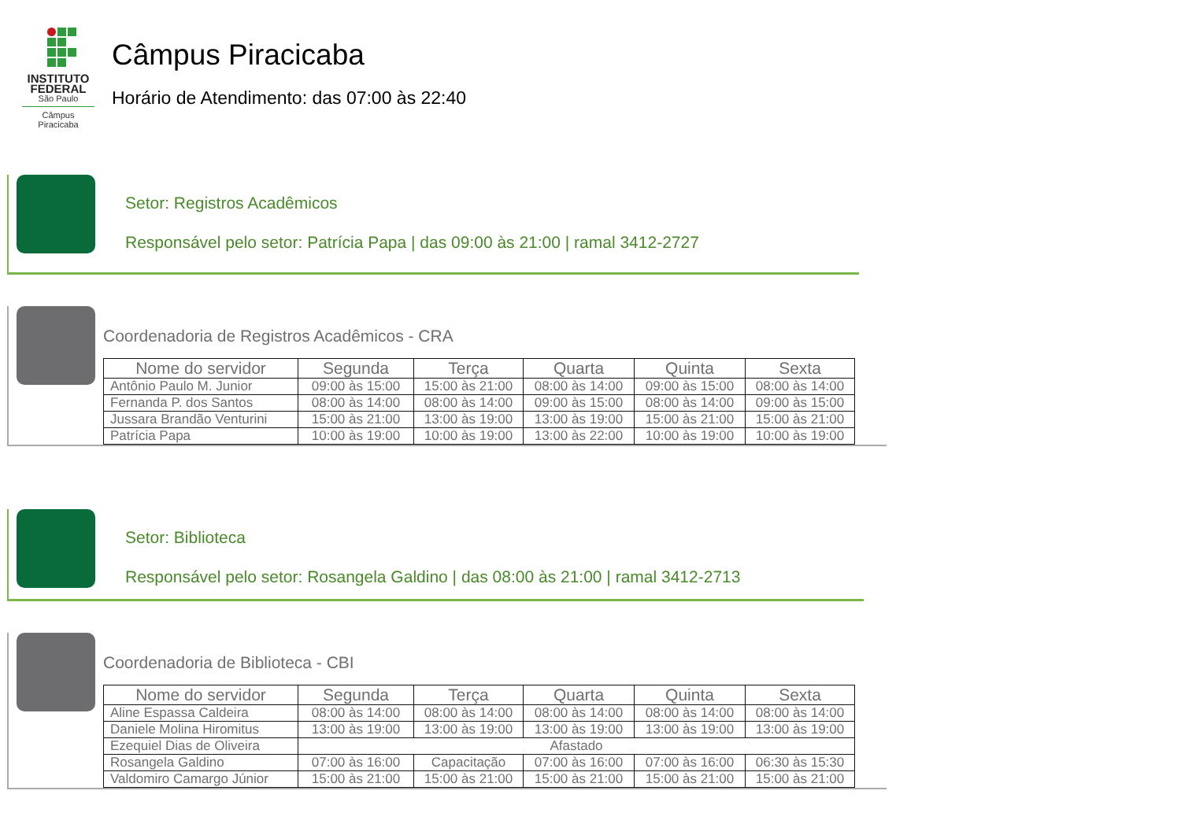INSTITUTO FEDERAL
São Paulo
Câmpus Piracicaba
Câmpus Piracicaba
Horário de Atendimento: das 07:00 às 22:40
Setor: Registros Acadêmicos
Responsável pelo setor: Patrícia Papa | das 09:00 às 21:00 | ramal 3412-2727
Coordenadoria de Registros Acadêmicos - CRA
| Nome do servidor | Segunda | Terça | Quarta | Quinta | Sexta |
| --- | --- | --- | --- | --- | --- |
| Antônio Paulo M. Junior | 09:00 às 15:00 | 15:00 às 21:00 | 08:00 às 14:00 | 09:00 às 15:00 | 08:00 às 14:00 |
| Fernanda P. dos Santos | 08:00 às 14:00 | 08:00 às 14:00 | 09:00 às 15:00 | 08:00 às 14:00 | 09:00 às 15:00 |
| Jussara Brandão Venturini | 15:00 às 21:00 | 13:00 às 19:00 | 13:00 às 19:00 | 15:00 às 21:00 | 15:00 às 21:00 |
| Patrícia Papa | 10:00 às 19:00 | 10:00 às 19:00 | 13:00 às 22:00 | 10:00 às 19:00 | 10:00 às 19:00 |
Setor: Biblioteca
Responsável pelo setor: Rosangela Galdino | das 08:00 às 21:00 | ramal 3412-2713
Coordenadoria de Biblioteca - CBI
| Nome do servidor | Segunda | Terça | Quarta | Quinta | Sexta |
| --- | --- | --- | --- | --- | --- |
| Aline Espassa Caldeira | 08:00 às 14:00 | 08:00 às 14:00 | 08:00 às 14:00 | 08:00 às 14:00 | 08:00 às 14:00 |
| Daniele Molina Hiromitus | 13:00 às 19:00 | 13:00 às 19:00 | 13:00 às 19:00 | 13:00 às 19:00 | 13:00 às 19:00 |
| Ezequiel Dias de Oliveira | Afastado | | | | |
| Rosangela Galdino | 07:00 às 16:00 | Capacitação | 07:00 às 16:00 | 07:00 às 16:00 | 06:30 às 15:30 |
| Valdomiro Camargo Júnior | 15:00 às 21:00 | 15:00 às 21:00 | 15:00 às 21:00 | 15:00 às 21:00 | 15:00 às 21:00 |